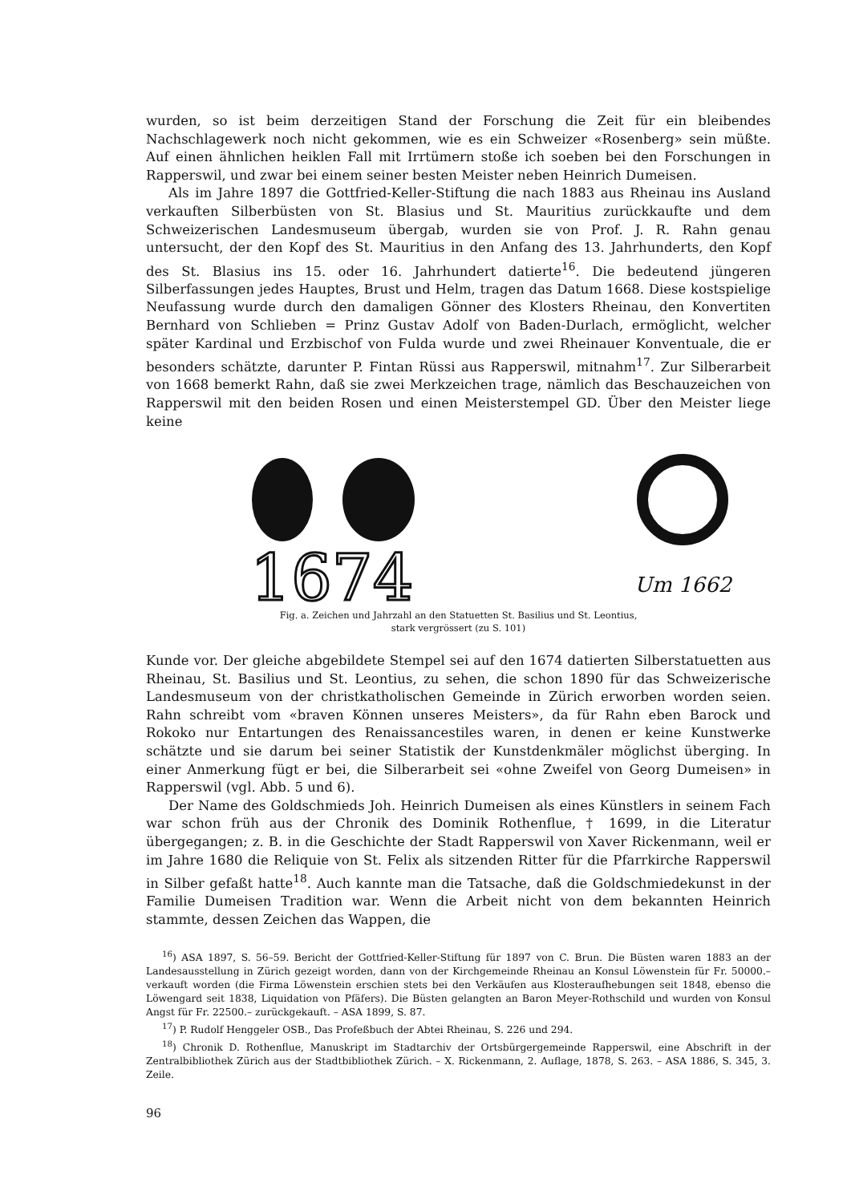wurden, so ist beim derzeitigen Stand der Forschung die Zeit für ein bleibendes Nachschlagewerk noch nicht gekommen, wie es ein Schweizer «Rosenberg» sein müßte. Auf einen ähnlichen heiklen Fall mit Irrtümern stoße ich soeben bei den Forschungen in Rapperswil, und zwar bei einem seiner besten Meister neben Heinrich Dumeisen.
Als im Jahre 1897 die Gottfried-Keller-Stiftung die nach 1883 aus Rheinau ins Ausland verkauften Silberbüsten von St. Blasius und St. Mauritius zurückkaufte und dem Schweizerischen Landesmuseum übergab, wurden sie von Prof. J. R. Rahn genau untersucht, der den Kopf des St. Mauritius in den Anfang des 13. Jahrhunderts, den Kopf des St. Blasius ins 15. oder 16. Jahrhundert datierte<sup>16</sup>. Die bedeutend jüngeren Silberfassungen jedes Hauptes, Brust und Helm, tragen das Datum 1668. Diese kostspielige Neufassung wurde durch den damaligen Gönner des Klosters Rheinau, den Konvertiten Bernhard von Schlieben = Prinz Gustav Adolf von Baden-Durlach, ermöglicht, welcher später Kardinal und Erzbischof von Fulda wurde und zwei Rheinauer Konventuale, die er besonders schätzte, darunter P. Fintan Rüssi aus Rapperswil, mitnahm<sup>17</sup>. Zur Silberarbeit von 1668 bemerkt Rahn, daß sie zwei Merkzeichen trage, nämlich das Beschauzeichen von Rapperswil mit den beiden Rosen und einen Meisterstempel GD. Über den Meister liege keine
1674
Um 1662
Fig. a. Zeichen und Jahrzahl an den Statuetten St. Basilius und St. Leontius,
stark vergrössert (zu S. 101)
Kunde vor. Der gleiche abgebildete Stempel sei auf den 1674 datierten Silberstatuetten aus Rheinau, St. Basilius und St. Leontius, zu sehen, die schon 1890 für das Schweizerische Landesmuseum von der christkatholischen Gemeinde in Zürich erworben worden seien. Rahn schreibt vom «braven Können unseres Meisters», da für Rahn eben Barock und Rokoko nur Entartungen des Renaissancestiles waren, in denen er keine Kunstwerke schätzte und sie darum bei seiner Statistik der Kunstdenkmäler möglichst überging. In einer Anmerkung fügt er bei, die Silberarbeit sei «ohne Zweifel von Georg Dumeisen» in Rapperswil (vgl. Abb. 5 und 6).
Der Name des Goldschmieds Joh. Heinrich Dumeisen als eines Künstlers in seinem Fach war schon früh aus der Chronik des Dominik Rothenflue, † 1699, in die Literatur übergegangen; z. B. in die Geschichte der Stadt Rapperswil von Xaver Rickenmann, weil er im Jahre 1680 die Reliquie von St. Felix als sitzenden Ritter für die Pfarrkirche Rapperswil in Silber gefaßt hatte<sup>18</sup>. Auch kannte man die Tatsache, daß die Goldschmiedekunst in der Familie Dumeisen Tradition war. Wenn die Arbeit nicht von dem bekannten Heinrich stammte, dessen Zeichen das Wappen, die
<sup>16</sup>) ASA 1897, S. 56–59. Bericht der Gottfried-Keller-Stiftung für 1897 von C. Brun. Die Büsten waren 1883 an der Landesausstellung in Zürich gezeigt worden, dann von der Kirchgemeinde Rheinau an Konsul Löwenstein für Fr. 50000.– verkauft worden (die Firma Löwenstein erschien stets bei den Verkäufen aus Klosteraufhebungen seit 1848, ebenso die Löwengard seit 1838, Liquidation von Pfäfers). Die Büsten gelangten an Baron Meyer-Rothschild und wurden von Konsul Angst für Fr. 22500.– zurückgekauft. – ASA 1899, S. 87.
<sup>17</sup>) P. Rudolf Henggeler OSB., Das Profeßbuch der Abtei Rheinau, S. 226 und 294.
<sup>18</sup>) Chronik D. Rothenflue, Manuskript im Stadtarchiv der Ortsbürgergemeinde Rapperswil, eine Abschrift in der Zentralbibliothek Zürich aus der Stadtbibliothek Zürich. – X. Rickenmann, 2. Auflage, 1878, S. 263. – ASA 1886, S. 345, 3. Zeile.
96